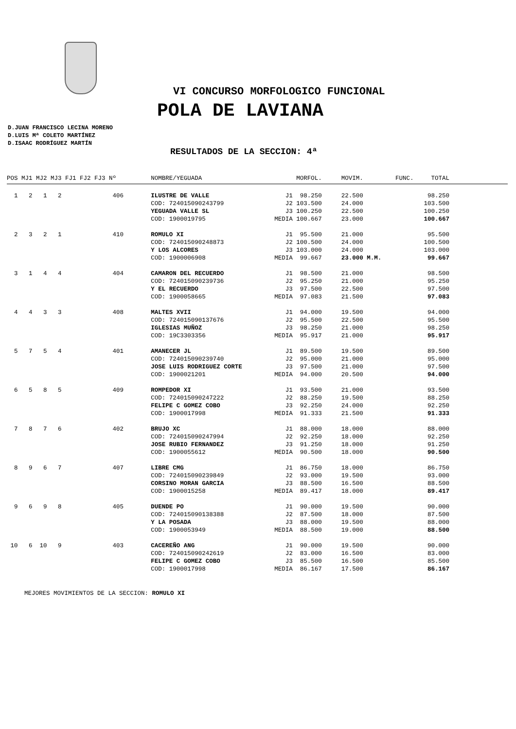VI CONCURSO MORFOLOGICO FUNCIONAL
POLA DE LAVIANA
D.JUAN FRANCISCO LECINA MORENO
D.LUIS Mª COLETO MARTÍNEZ
D.ISAAC RODRÍGUEZ MARTÍN
RESULTADOS DE LA SECCION: 4ª
| POS MJ1 MJ2 MJ3 FJ1 FJ2 FJ3 Nº | NOMBRE/YEGUADA | MORFOL. | MOVIM. | FUNC. | TOTAL | |
| --- | --- | --- | --- | --- | --- | --- |
| 1 2 1 2 406 | ILUSTRE DE VALLE | J1 98.250 | 22.500 | | 98.250 | |
| | COD: 724015090243799 | J2 103.500 | 24.000 | | 103.500 | |
| | YEGUADA VALLE SL | J3 100.250 | 22.500 | | 100.250 | |
| | COD: 1900019795 | MEDIA 100.667 | 23.000 | | 100.667 | |
| 2 3 2 1 410 | ROMULO XI | J1 95.500 | 21.000 | | 95.500 | |
| | COD: 724015090248873 | J2 100.500 | 24.000 | | 100.500 | |
| | Y LOS ALCORES | J3 103.000 | 24.000 | | 103.000 | |
| | COD: 1900006908 | MEDIA 99.667 | 23.000 M.M. | | 99.667 | |
| 3 1 4 4 404 | CAMARON DEL RECUERDO | J1 98.500 | 21.000 | | 98.500 | |
| | COD: 724015090239736 | J2 95.250 | 21.000 | | 95.250 | |
| | Y EL RECUERDO | J3 97.500 | 22.500 | | 97.500 | |
| | COD: 1900058665 | MEDIA 97.083 | 21.500 | | 97.083 | |
| 4 4 3 3 408 | MALTES XVII | J1 94.000 | 19.500 | | 94.000 | |
| | COD: 724015090137676 | J2 95.500 | 22.500 | | 95.500 | |
| | IGLESIAS MUÑOZ | J3 98.250 | 21.000 | | 98.250 | |
| | COD: 19C3303356 | MEDIA 95.917 | 21.000 | | 95.917 | |
| 5 7 5 4 401 | AMANECER JL | J1 89.500 | 19.500 | | 89.500 | |
| | COD: 724015090239740 | J2 95.000 | 21.000 | | 95.000 | |
| | JOSE LUIS RODRIGUEZ CORTE | J3 97.500 | 21.000 | | 97.500 | |
| | COD: 1900021201 | MEDIA 94.000 | 20.500 | | 94.000 | |
| 6 5 8 5 409 | ROMPEDOR XI | J1 93.500 | 21.000 | | 93.500 | |
| | COD: 724015090247222 | J2 88.250 | 19.500 | | 88.250 | |
| | FELIPE C GOMEZ COBO | J3 92.250 | 24.000 | | 92.250 | |
| | COD: 1900017998 | MEDIA 91.333 | 21.500 | | 91.333 | |
| 7 8 7 6 402 | BRUJO XC | J1 88.000 | 18.000 | | 88.000 | |
| | COD: 724015090247994 | J2 92.250 | 18.000 | | 92.250 | |
| | JOSE RUBIO FERNANDEZ | J3 91.250 | 18.000 | | 91.250 | |
| | COD: 1900055612 | MEDIA 90.500 | 18.000 | | 90.500 | |
| 8 9 6 7 407 | LIBRE CMG | J1 86.750 | 18.000 | | 86.750 | |
| | COD: 724015090239849 | J2 93.000 | 19.500 | | 93.000 | |
| | CORSINO MORAN GARCIA | J3 88.500 | 16.500 | | 88.500 | |
| | COD: 1900015258 | MEDIA 89.417 | 18.000 | | 89.417 | |
| 9 6 9 8 405 | DUENDE PO | J1 90.000 | 19.500 | | 90.000 | |
| | COD: 724015090138388 | J2 87.500 | 18.000 | | 87.500 | |
| | Y LA POSADA | J3 88.000 | 19.500 | | 88.000 | |
| | COD: 1900053949 | MEDIA 88.500 | 19.000 | | 88.500 | |
| 10 6 10 9 403 | CACEREÑO ANG | J1 90.000 | 19.500 | | 90.000 | |
| | COD: 724015090242619 | J2 83.000 | 16.500 | | 83.000 | |
| | FELIPE C GOMEZ COBO | J3 85.500 | 16.500 | | 85.500 | |
| | COD: 1900017998 | MEDIA 86.167 | 17.500 | | 86.167 | |
MEJORES MOVIMIENTOS DE LA SECCION: ROMULO XI